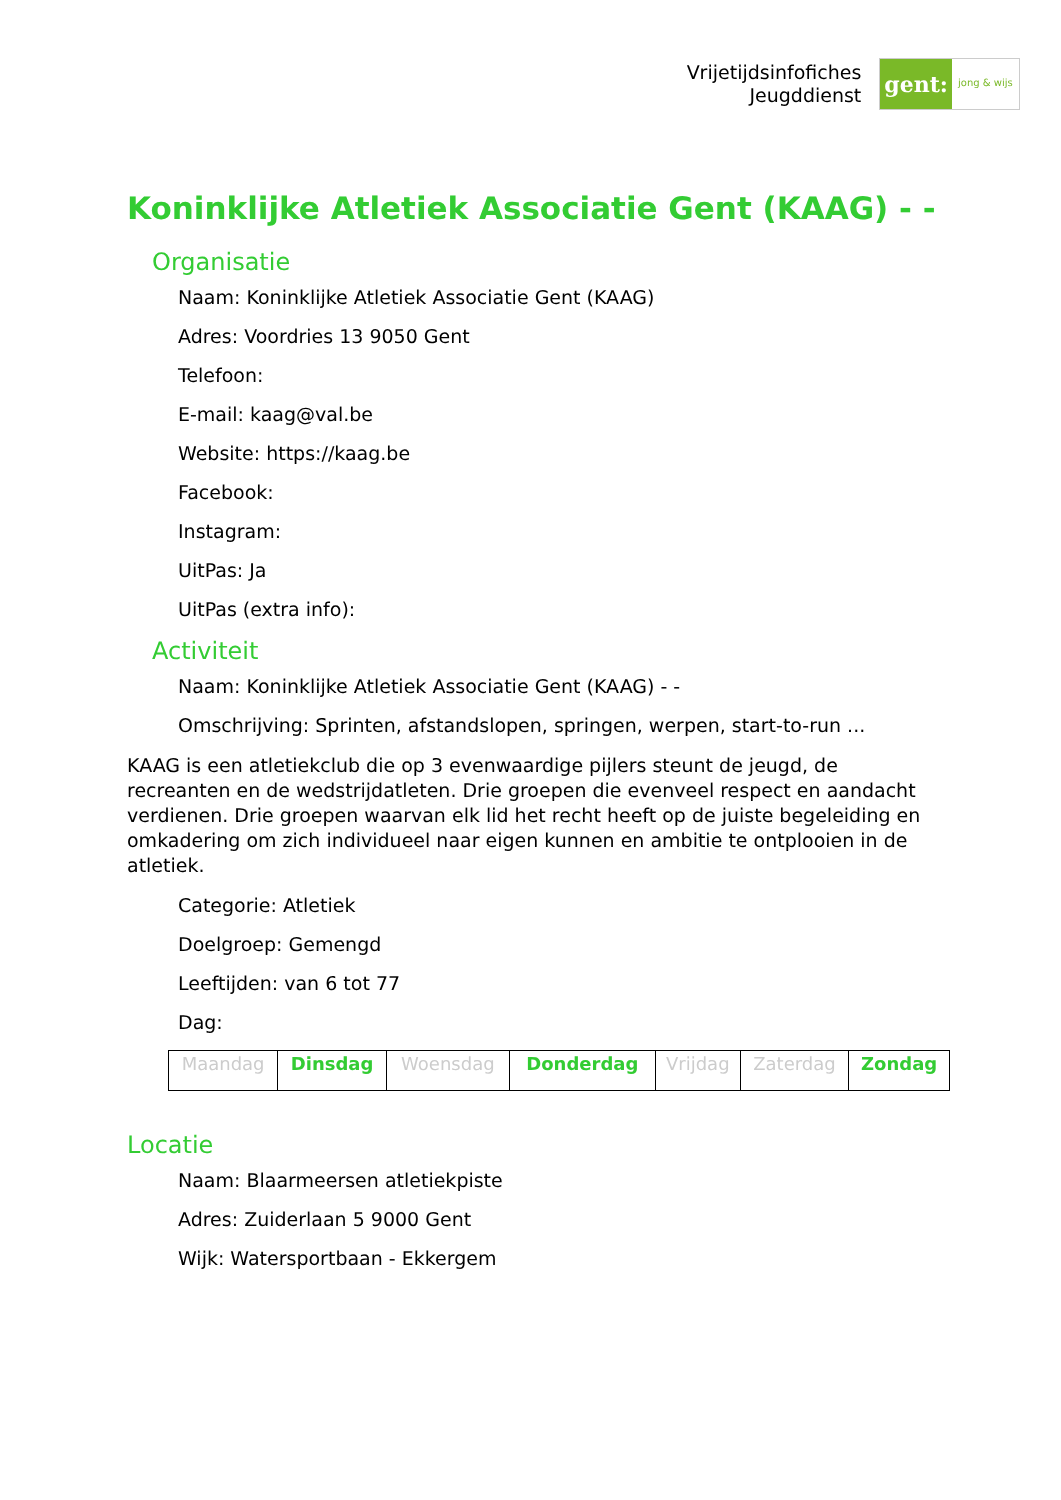Vrijetijdsinfofiches
Jeugddienst
gent: jong & wijs
Koninklijke Atletiek Associatie Gent (KAAG) - -
Organisatie
Naam: Koninklijke Atletiek Associatie Gent (KAAG)
Adres: Voordries 13 9050 Gent
Telefoon:
E-mail: kaag@val.be
Website: https://kaag.be
Facebook:
Instagram:
UitPas: Ja
UitPas (extra info):
Activiteit
Naam: Koninklijke Atletiek Associatie Gent (KAAG) - -
Omschrijving: Sprinten, afstandslopen, springen, werpen, start-to-run ...
KAAG is een atletiekclub die op 3 evenwaardige pijlers steunt de jeugd, de recreanten en de wedstrijdatleten. Drie groepen die evenveel respect en aandacht verdienen. Drie groepen waarvan elk lid het recht heeft op de juiste begeleiding en omkadering om zich individueel naar eigen kunnen en ambitie te ontplooien in de atletiek.
Categorie: Atletiek
Doelgroep: Gemengd
Leeftijden: van 6 tot 77
Dag:
| Maandag | Dinsdag | Woensdag | Donderdag | Vrijdag | Zaterdag | Zondag |
Locatie
Naam: Blaarmeersen atletiekpiste
Adres: Zuiderlaan 5 9000 Gent
Wijk: Watersportbaan - Ekkergem